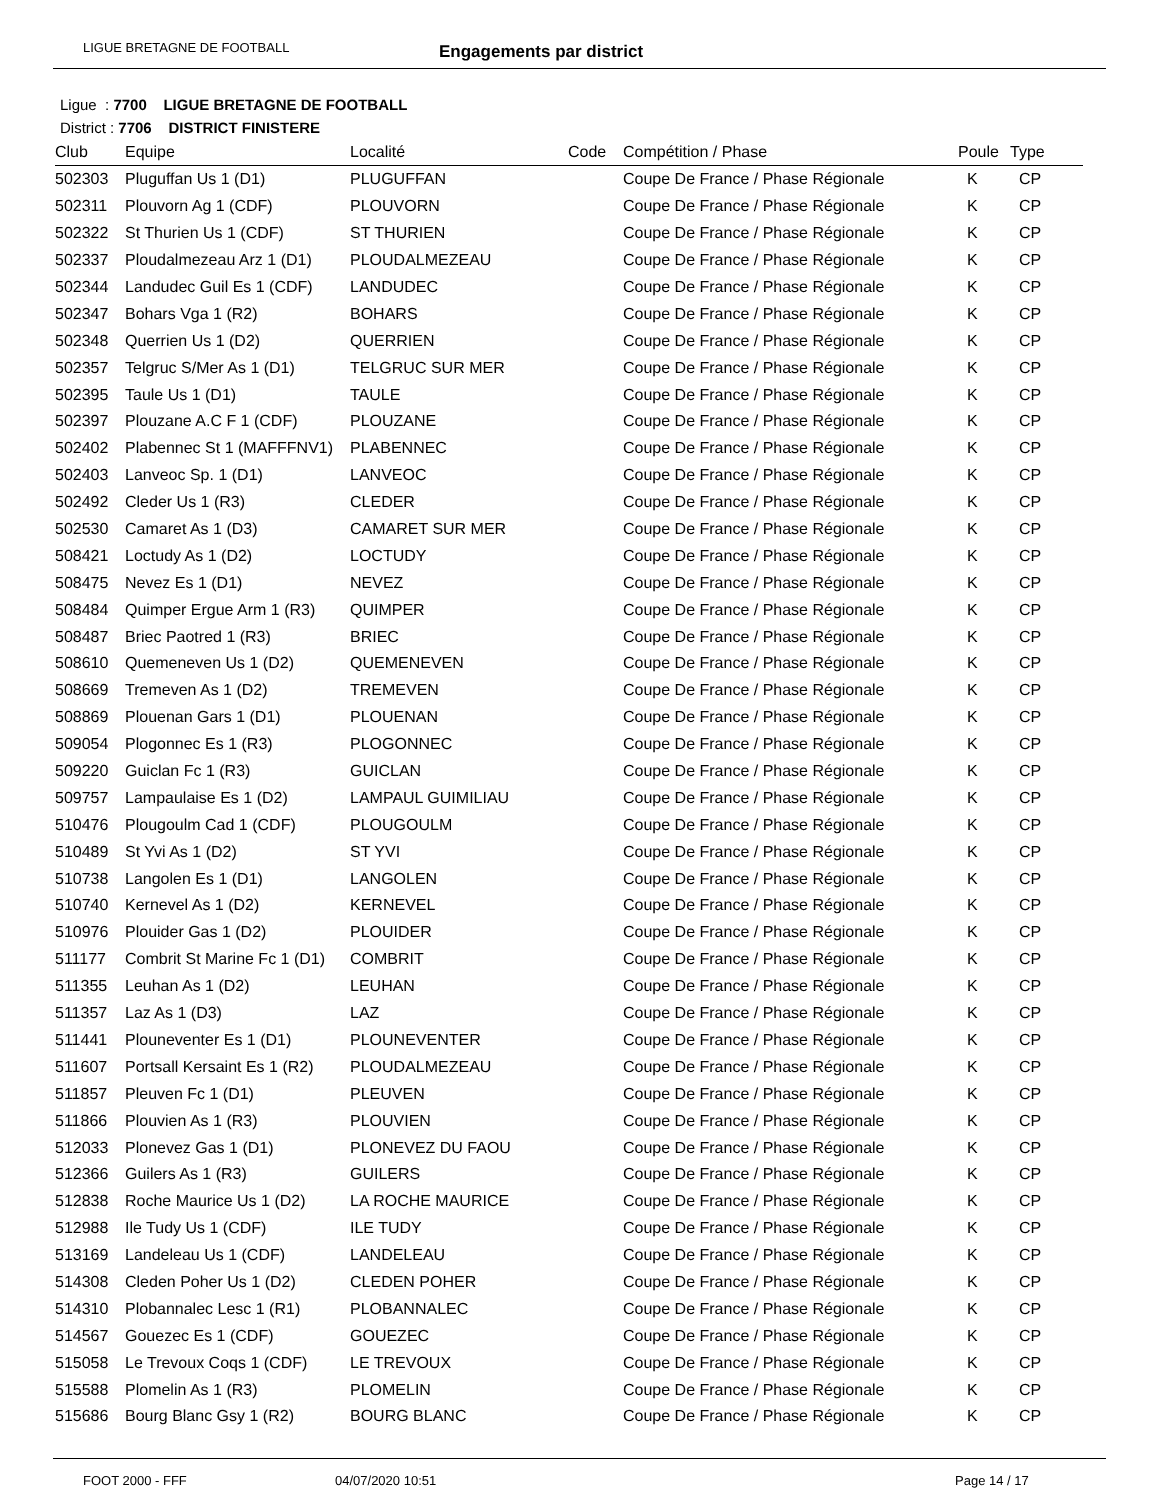LIGUE BRETAGNE DE FOOTBALL Engagements par district
Ligue : 7700 LIGUE BRETAGNE DE FOOTBALL
District : 7706 DISTRICT FINISTERE
| Club | Equipe | Localité | Code | Compétition / Phase | Poule | Type |
| --- | --- | --- | --- | --- | --- | --- |
| 502303 | Pluguffan Us 1 (D1) | PLUGUFFAN | | Coupe De France / Phase Régionale | K | CP |
| 502311 | Plouvorn Ag 1 (CDF) | PLOUVORN | | Coupe De France / Phase Régionale | K | CP |
| 502322 | St Thurien Us 1 (CDF) | ST THURIEN | | Coupe De France / Phase Régionale | K | CP |
| 502337 | Ploudalmezeau Arz 1 (D1) | PLOUDALMEZEAU | | Coupe De France / Phase Régionale | K | CP |
| 502344 | Landudec Guil Es 1 (CDF) | LANDUDEC | | Coupe De France / Phase Régionale | K | CP |
| 502347 | Bohars Vga 1 (R2) | BOHARS | | Coupe De France / Phase Régionale | K | CP |
| 502348 | Querrien Us 1 (D2) | QUERRIEN | | Coupe De France / Phase Régionale | K | CP |
| 502357 | Telgruc S/Mer As 1 (D1) | TELGRUC SUR MER | | Coupe De France / Phase Régionale | K | CP |
| 502395 | Taule Us 1 (D1) | TAULE | | Coupe De France / Phase Régionale | K | CP |
| 502397 | Plouzane A.C F 1 (CDF) | PLOUZANE | | Coupe De France / Phase Régionale | K | CP |
| 502402 | Plabennec St 1 (MAFFFNV1) | PLABENNEC | | Coupe De France / Phase Régionale | K | CP |
| 502403 | Lanveoc Sp. 1 (D1) | LANVEOC | | Coupe De France / Phase Régionale | K | CP |
| 502492 | Cleder Us 1 (R3) | CLEDER | | Coupe De France / Phase Régionale | K | CP |
| 502530 | Camaret As 1 (D3) | CAMARET SUR MER | | Coupe De France / Phase Régionale | K | CP |
| 508421 | Loctudy As 1 (D2) | LOCTUDY | | Coupe De France / Phase Régionale | K | CP |
| 508475 | Nevez Es 1 (D1) | NEVEZ | | Coupe De France / Phase Régionale | K | CP |
| 508484 | Quimper Ergue Arm 1 (R3) | QUIMPER | | Coupe De France / Phase Régionale | K | CP |
| 508487 | Briec Paotred 1 (R3) | BRIEC | | Coupe De France / Phase Régionale | K | CP |
| 508610 | Quemeneven Us 1 (D2) | QUEMENEVEN | | Coupe De France / Phase Régionale | K | CP |
| 508669 | Tremeven As 1 (D2) | TREMEVEN | | Coupe De France / Phase Régionale | K | CP |
| 508869 | Plouenan Gars 1 (D1) | PLOUENAN | | Coupe De France / Phase Régionale | K | CP |
| 509054 | Plogonnec Es 1 (R3) | PLOGONNEC | | Coupe De France / Phase Régionale | K | CP |
| 509220 | Guiclan Fc 1 (R3) | GUICLAN | | Coupe De France / Phase Régionale | K | CP |
| 509757 | Lampaulaise Es 1 (D2) | LAMPAUL GUIMILIAU | | Coupe De France / Phase Régionale | K | CP |
| 510476 | Plougoulm Cad 1 (CDF) | PLOUGOULM | | Coupe De France / Phase Régionale | K | CP |
| 510489 | St Yvi As 1 (D2) | ST YVI | | Coupe De France / Phase Régionale | K | CP |
| 510738 | Langolen Es 1 (D1) | LANGOLEN | | Coupe De France / Phase Régionale | K | CP |
| 510740 | Kernevel As 1 (D2) | KERNEVEL | | Coupe De France / Phase Régionale | K | CP |
| 510976 | Plouider Gas 1 (D2) | PLOUIDER | | Coupe De France / Phase Régionale | K | CP |
| 511177 | Combrit St Marine Fc 1 (D1) | COMBRIT | | Coupe De France / Phase Régionale | K | CP |
| 511355 | Leuhan As 1 (D2) | LEUHAN | | Coupe De France / Phase Régionale | K | CP |
| 511357 | Laz As 1 (D3) | LAZ | | Coupe De France / Phase Régionale | K | CP |
| 511441 | Plouneventer Es 1 (D1) | PLOUNEVENTER | | Coupe De France / Phase Régionale | K | CP |
| 511607 | Portsall Kersaint Es 1 (R2) | PLOUDALMEZEAU | | Coupe De France / Phase Régionale | K | CP |
| 511857 | Pleuven Fc 1 (D1) | PLEUVEN | | Coupe De France / Phase Régionale | K | CP |
| 511866 | Plouvien As 1 (R3) | PLOUVIEN | | Coupe De France / Phase Régionale | K | CP |
| 512033 | Plonevez Gas 1 (D1) | PLONEVEZ DU FAOU | | Coupe De France / Phase Régionale | K | CP |
| 512366 | Guilers As 1 (R3) | GUILERS | | Coupe De France / Phase Régionale | K | CP |
| 512838 | Roche Maurice Us 1 (D2) | LA ROCHE MAURICE | | Coupe De France / Phase Régionale | K | CP |
| 512988 | Ile Tudy Us 1 (CDF) | ILE TUDY | | Coupe De France / Phase Régionale | K | CP |
| 513169 | Landeleau Us 1 (CDF) | LANDELEAU | | Coupe De France / Phase Régionale | K | CP |
| 514308 | Cleden Poher Us 1 (D2) | CLEDEN POHER | | Coupe De France / Phase Régionale | K | CP |
| 514310 | Plobannalec Lesc 1 (R1) | PLOBANNALEC | | Coupe De France / Phase Régionale | K | CP |
| 514567 | Gouezec Es 1 (CDF) | GOUEZEC | | Coupe De France / Phase Régionale | K | CP |
| 515058 | Le Trevoux Coqs 1 (CDF) | LE TREVOUX | | Coupe De France / Phase Régionale | K | CP |
| 515588 | Plomelin As 1 (R3) | PLOMELIN | | Coupe De France / Phase Régionale | K | CP |
| 515686 | Bourg Blanc Gsy 1 (R2) | BOURG BLANC | | Coupe De France / Phase Régionale | K | CP |
FOOT 2000 - FFF 04/07/2020 10:51 Page 14 / 17